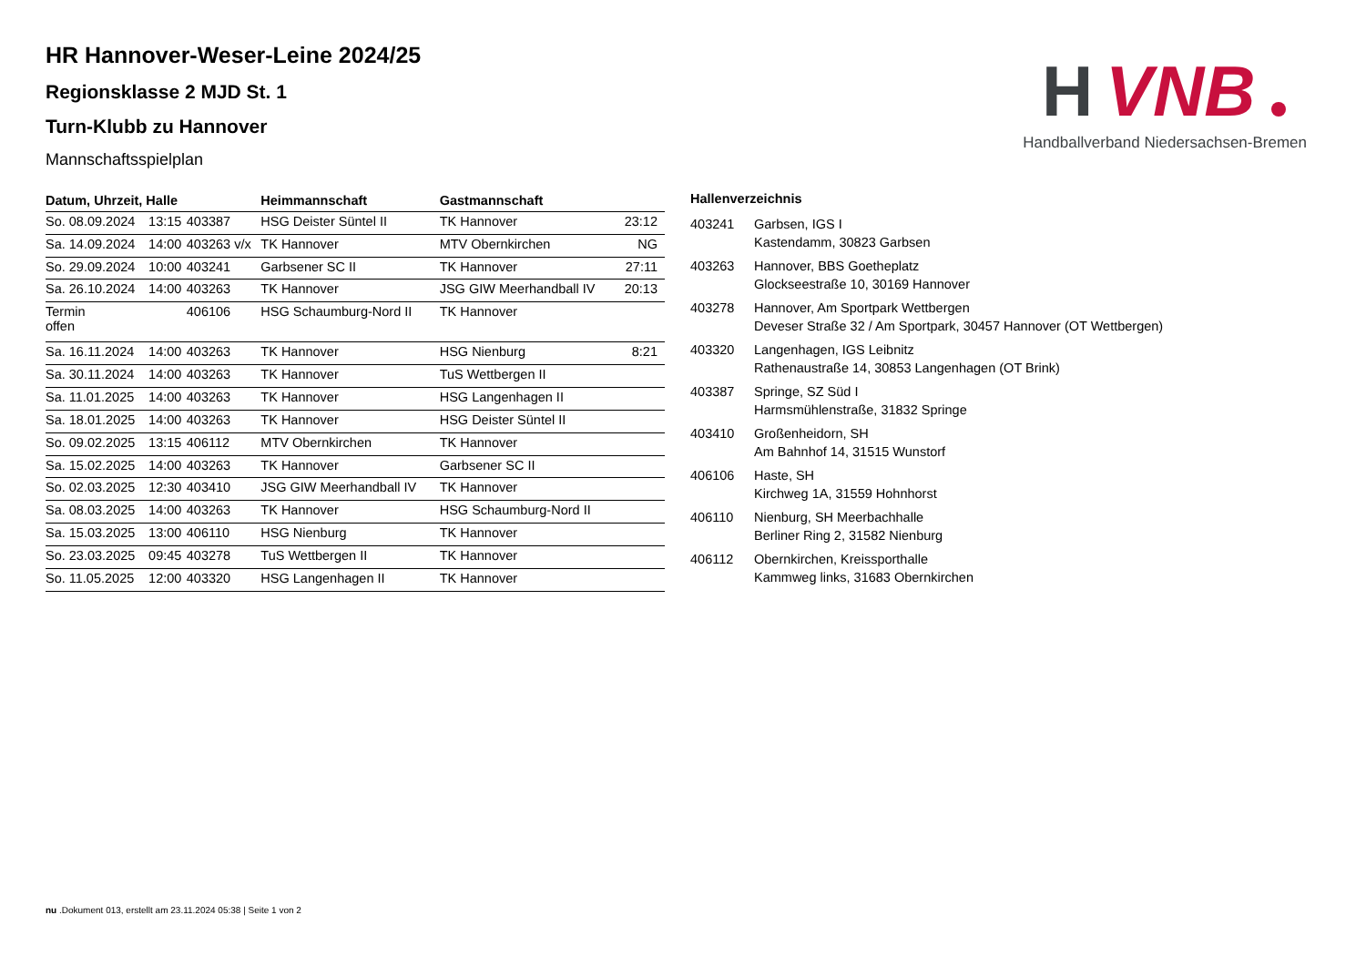H
VNB
Handballverband Niedersachsen-Bremen
HR Hannover-Weser-Leine 2024/25
Regionsklasse 2 MJD St. 1
Turn-Klubb zu Hannover
Mannschaftsspielplan
| Datum, Uhrzeit, Halle | | | Heimmannschaft | Gastmannschaft | |
| --- | --- | --- | --- | --- | --- |
| So. 08.09.2024 | 13:15 | 403387 | HSG Deister Süntel II | TK Hannover | 23:12 |
| Sa. 14.09.2024 | 14:00 | 403263 v/x | TK Hannover | MTV Obernkirchen | NG |
| So. 29.09.2024 | 10:00 | 403241 | Garbsener SC II | TK Hannover | 27:11 |
| Sa. 26.10.2024 | 14:00 | 403263 | TK Hannover | JSG GIW Meerhandball IV | 20:13 |
| Termin offen | | 406106 | HSG Schaumburg-Nord II | TK Hannover | |
| Sa. 16.11.2024 | 14:00 | 403263 | TK Hannover | HSG Nienburg | 8:21 |
| Sa. 30.11.2024 | 14:00 | 403263 | TK Hannover | TuS Wettbergen II | |
| Sa. 11.01.2025 | 14:00 | 403263 | TK Hannover | HSG Langenhagen II | |
| Sa. 18.01.2025 | 14:00 | 403263 | TK Hannover | HSG Deister Süntel II | |
| So. 09.02.2025 | 13:15 | 406112 | MTV Obernkirchen | TK Hannover | |
| Sa. 15.02.2025 | 14:00 | 403263 | TK Hannover | Garbsener SC II | |
| So. 02.03.2025 | 12:30 | 403410 | JSG GIW Meerhandball IV | TK Hannover | |
| Sa. 08.03.2025 | 14:00 | 403263 | TK Hannover | HSG Schaumburg-Nord II | |
| Sa. 15.03.2025 | 13:00 | 406110 | HSG Nienburg | TK Hannover | |
| So. 23.03.2025 | 09:45 | 403278 | TuS Wettbergen II | TK Hannover | |
| So. 11.05.2025 | 12:00 | 403320 | HSG Langenhagen II | TK Hannover | |
Hallenverzeichnis
| 403241 | Garbsen, IGS I Kastendamm, 30823 Garbsen |
| 403263 | Hannover, BBS Goetheplatz Glockseestraße 10, 30169 Hannover |
| 403278 | Hannover, Am Sportpark Wettbergen Deveser Straße 32 / Am Sportpark, 30457 Hannover (OT Wettbergen) |
| 403320 | Langenhagen, IGS Leibnitz Rathenaustraße 14, 30853 Langenhagen (OT Brink) |
| 403387 | Springe, SZ Süd I Harmsmühlenstraße, 31832 Springe |
| 403410 | Großenheidorn, SH Am Bahnhof 14, 31515 Wunstorf |
| 406106 | Haste, SH Kirchweg 1A, 31559 Hohnhorst |
| 406110 | Nienburg, SH Meerbachhalle Berliner Ring 2, 31582 Nienburg |
| 406112 | Obernkirchen, Kreissporthalle Kammweg links, 31683 Obernkirchen |
nu .Dokument 013, erstellt am 23.11.2024 05:38 | Seite 1 von 2